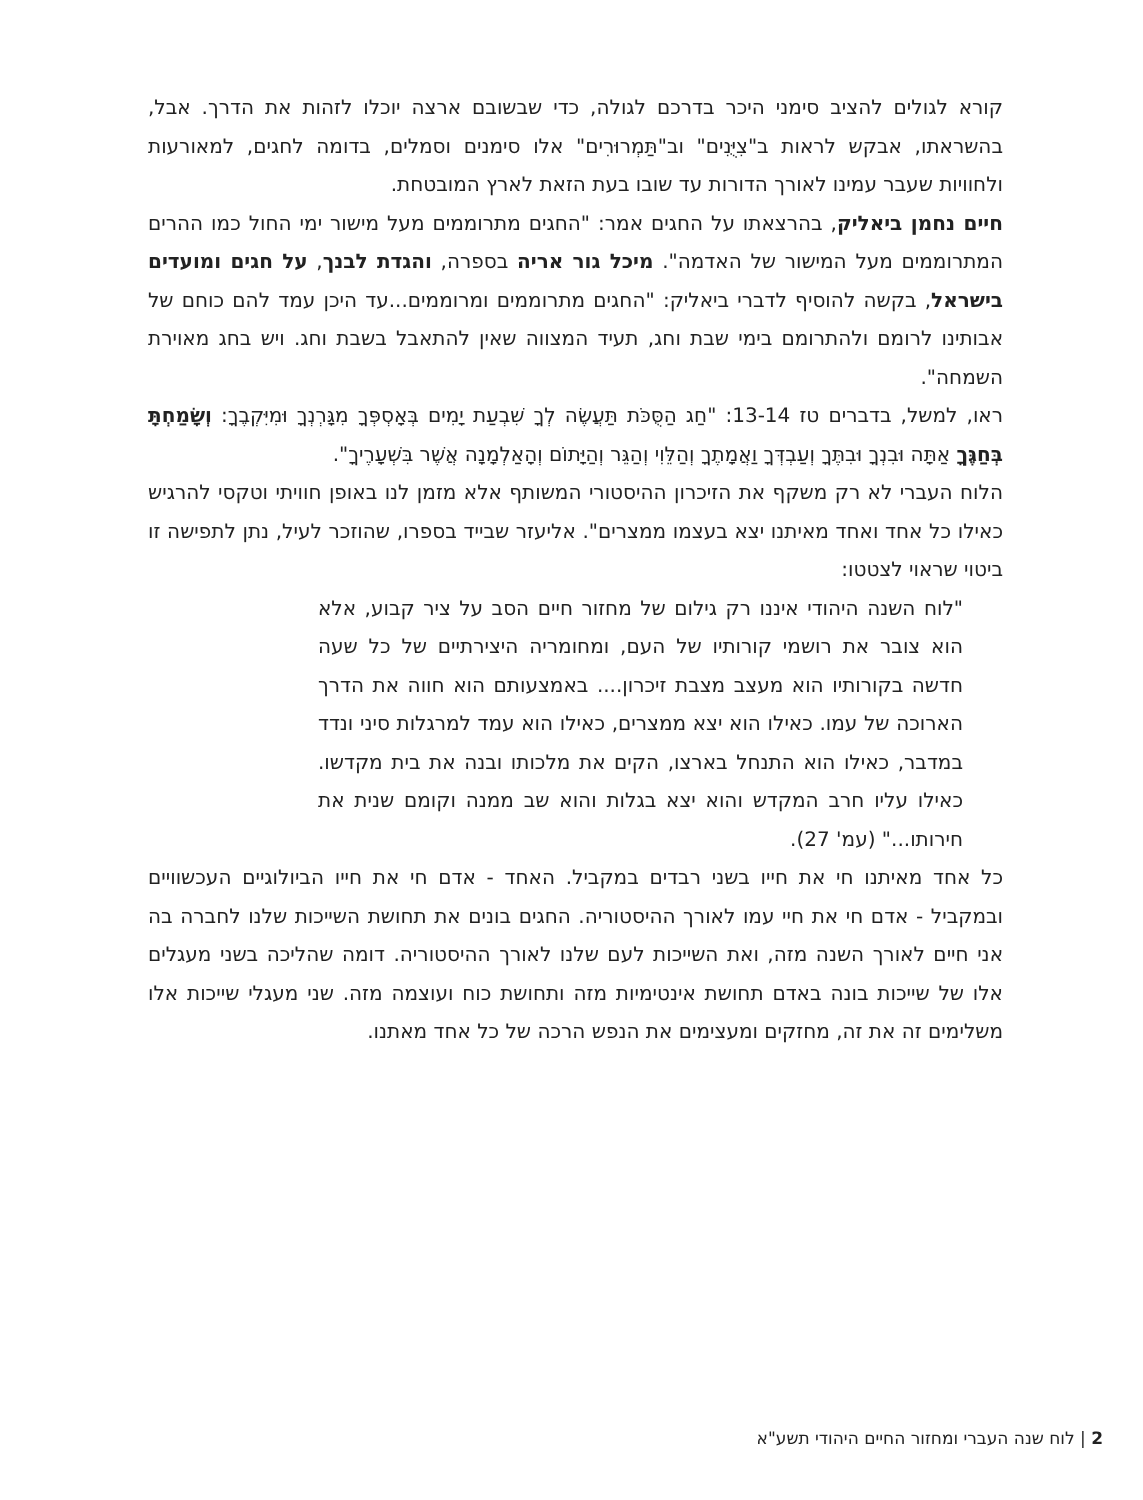קורא לגולים להציב סימני היכר בדרכם לגולה, כדי שבשובם ארצה יוכלו לזהות את הדרך. אבל, בהשראתו, אבקש לראות ב"צִיֻּנִים" וב"תַּמְרוּרִים" אלו סימנים וסמלים, בדומה לחגים, למאורעות ולחוויות שעבר עמינו לאורך הדורות עד שובו בעת הזאת לארץ המובטחת.
חיים נחמן ביאליק, בהרצאתו על החגים אמר: "החגים מתרוממים מעל מישור ימי החול כמו ההרים המתרוממים מעל המישור של האדמה". מיכל גור אריה בספרה, והגדת לבנך, על חגים ומועדים בישראל, בקשה להוסיף לדברי ביאליק: "החגים מתרוממים ומרוממים...עד היכן עמד להם כוחם של אבותינו לרומם ולהתרומם בימי שבת וחג, תעיד המצווה שאין להתאבל בשבת וחג. ויש בחג מאוירת השמחה".
ראו, למשל, בדברים טז 13-14: "חַג הַסֻּכֹּת תַּעֲשֶׂה לְךָ שִׁבְעַת יָמִים בְּאָסְפְּךָ מִגָּרְנְךָ וּמִיִּקְבֶךָ: וְשָׂמַחְתָּ בְּחַגֶּךָ אַתָּה וּבִנְךָ וּבִתֶּךָ וְעַבְדְּךָ וַאֲמָתֶךָ וְהַלֵּוִי וְהַגֵּר וְהַיָּתוֹם וְהָאַלְמָנָה אֲשֶׁר בִּשְׁעָרֶיךָ".
הלוח העברי לא רק משקף את הזיכרון ההיסטורי המשותף אלא מזמן לנו באופן חוויתי וטקסי להרגיש כאילו כל אחד ואחד מאיתנו יצא בעצמו ממצרים". אליעזר שבייד בספרו, שהוזכר לעיל, נתן לתפישה זו ביטוי שראוי לצטטו:
"לוח השנה היהודי איננו רק גילום של מחזור חיים הסב על ציר קבוע, אלא הוא צובר את רושמי קורותיו של העם, ומחומריה היצירתיים של כל שעה חדשה בקורותיו הוא מעצב מצבת זיכרון.... באמצעותם הוא חווה את הדרך הארוכה של עמו. כאילו הוא יצא ממצרים, כאילו הוא עמד למרגלות סיני ונדד במדבר, כאילו הוא התנחל בארצו, הקים את מלכותו ובנה את בית מקדשו. כאילו עליו חרב המקדש והוא יצא בגלות והוא שב ממנה וקומם שנית את חירותו..." (עמ' 27).
כל אחד מאיתנו חי את חייו בשני רבדים במקביל. האחד - אדם חי את חייו הביולוגיים העכשוויים ובמקביל - אדם חי את חיי עמו לאורך ההיסטוריה. החגים בונים את תחושת השייכות שלנו לחברה בה אני חיים לאורך השנה מזה, ואת השייכות לעם שלנו לאורך ההיסטוריה. דומה שהליכה בשני מעגלים אלו של שייכות בונה באדם תחושת אינטימיות מזה ותחושת כוח ועוצמה מזה. שני מעגלי שייכות אלו משלימים זה את זה, מחזקים ומעצימים את הנפש הרכה של כל אחד מאתנו.
2 | לוח שנה העברי ומחזור החיים היהודי תשע"א